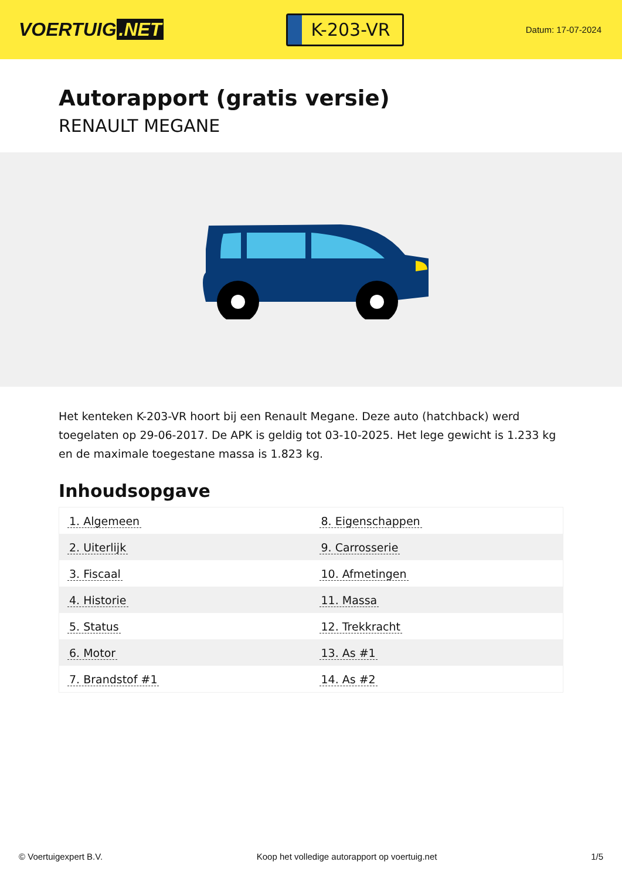VOERTUIG.NET
K-203-VR
Datum: 17-07-2024
Autorapport (gratis versie)
RENAULT MEGANE
Het kenteken K-203-VR hoort bij een Renault Megane. Deze auto (hatchback) werd toegelaten op 29-06-2017. De APK is geldig tot 03-10-2025. Het lege gewicht is 1.233 kg en de maximale toegestane massa is 1.823 kg.
Inhoudsopgave
| 1. Algemeen | 8. Eigenschappen |
| 2. Uiterlijk | 9. Carrosserie |
| 3. Fiscaal | 10. Afmetingen |
| 4. Historie | 11. Massa |
| 5. Status | 12. Trekkracht |
| 6. Motor | 13. As #1 |
| 7. Brandstof #1 | 14. As #2 |
© Voertuigexpert B.V. Koop het volledige autorapport op voertuig.net 1/5